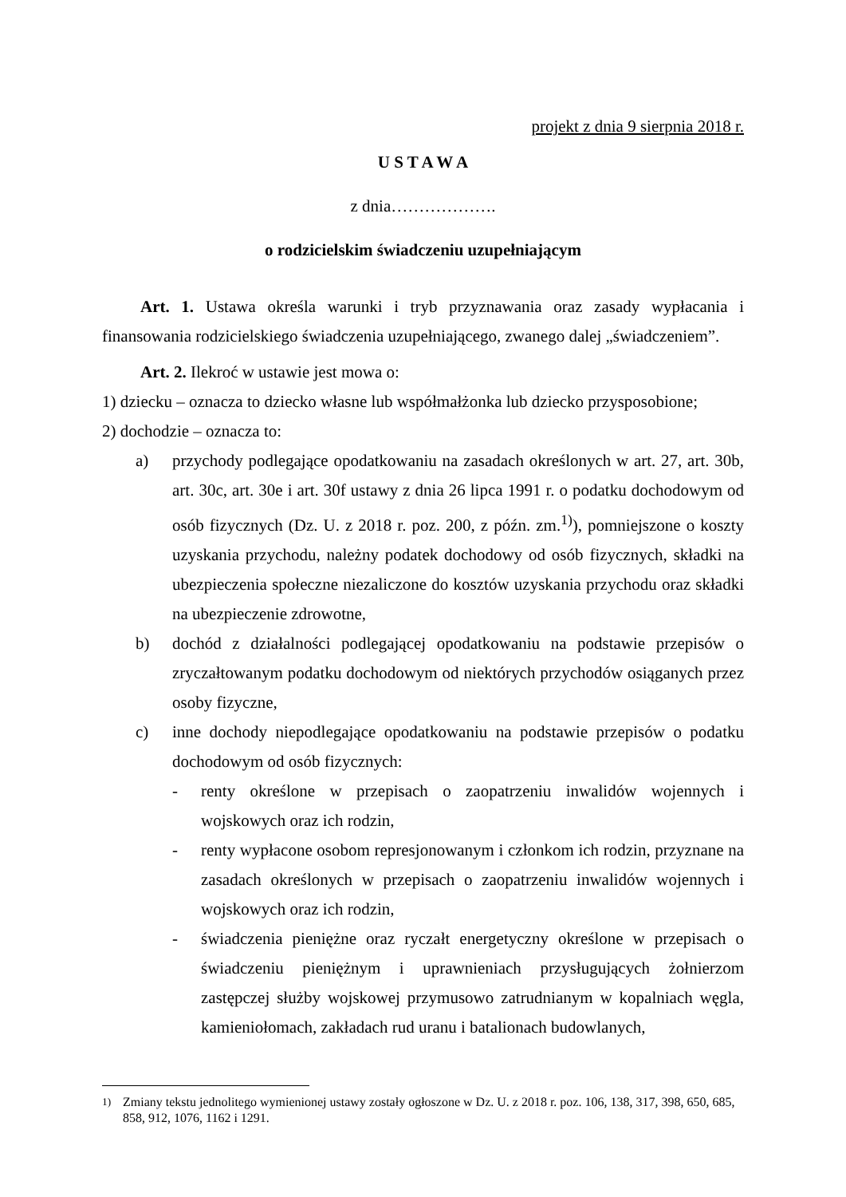projekt z dnia 9 sierpnia 2018 r.
U S T A W A
z dnia……………….
o rodzicielskim świadczeniu uzupełniającym
Art. 1. Ustawa określa warunki i tryb przyznawania oraz zasady wypłacania i finansowania rodzicielskiego świadczenia uzupełniającego, zwanego dalej „świadczeniem”.
Art. 2. Ilekroć w ustawie jest mowa o:
1) dziecku – oznacza to dziecko własne lub współmałżonka lub dziecko przysposobione;
2) dochodzie – oznacza to:
a) przychody podlegające opodatkowaniu na zasadach określonych w art. 27, art. 30b, art. 30c, art. 30e i art. 30f ustawy z dnia 26 lipca 1991 r. o podatku dochodowym od osób fizycznych (Dz. U. z 2018 r. poz. 200, z późn. zm.<sup>1)</sup>), pomniejszone o koszty uzyskania przychodu, należny podatek dochodowy od osób fizycznych, składki na ubezpieczenia społeczne niezaliczone do kosztów uzyskania przychodu oraz składki na ubezpieczenie zdrowotne,
b) dochód z działalności podlegającej opodatkowaniu na podstawie przepisów o zryczałtowanym podatku dochodowym od niektórych przychodów osiąganych przez osoby fizyczne,
c) inne dochody niepodlegające opodatkowaniu na podstawie przepisów o podatku dochodowym od osób fizycznych:
- renty określone w przepisach o zaopatrzeniu inwalidów wojennych i wojskowych oraz ich rodzin,
- renty wypłacone osobom represjonowanym i członkom ich rodzin, przyznane na zasadach określonych w przepisach o zaopatrzeniu inwalidów wojennych i wojskowych oraz ich rodzin,
- świadczenia pieniężne oraz ryczałt energetyczny określone w przepisach o świadczeniu pieniężnym i uprawnieniach przysługujących żołnierzom zastępczej służby wojskowej przymusowo zatrudnianym w kopalniach węgla, kamieniołomach, zakładach rud uranu i batalionach budowlanych,
<sup>1)</sup> Zmiany tekstu jednolitego wymienionej ustawy zostały ogłoszone w Dz. U. z 2018 r. poz. 106, 138, 317, 398, 650, 685, 858, 912, 1076, 1162 i 1291.